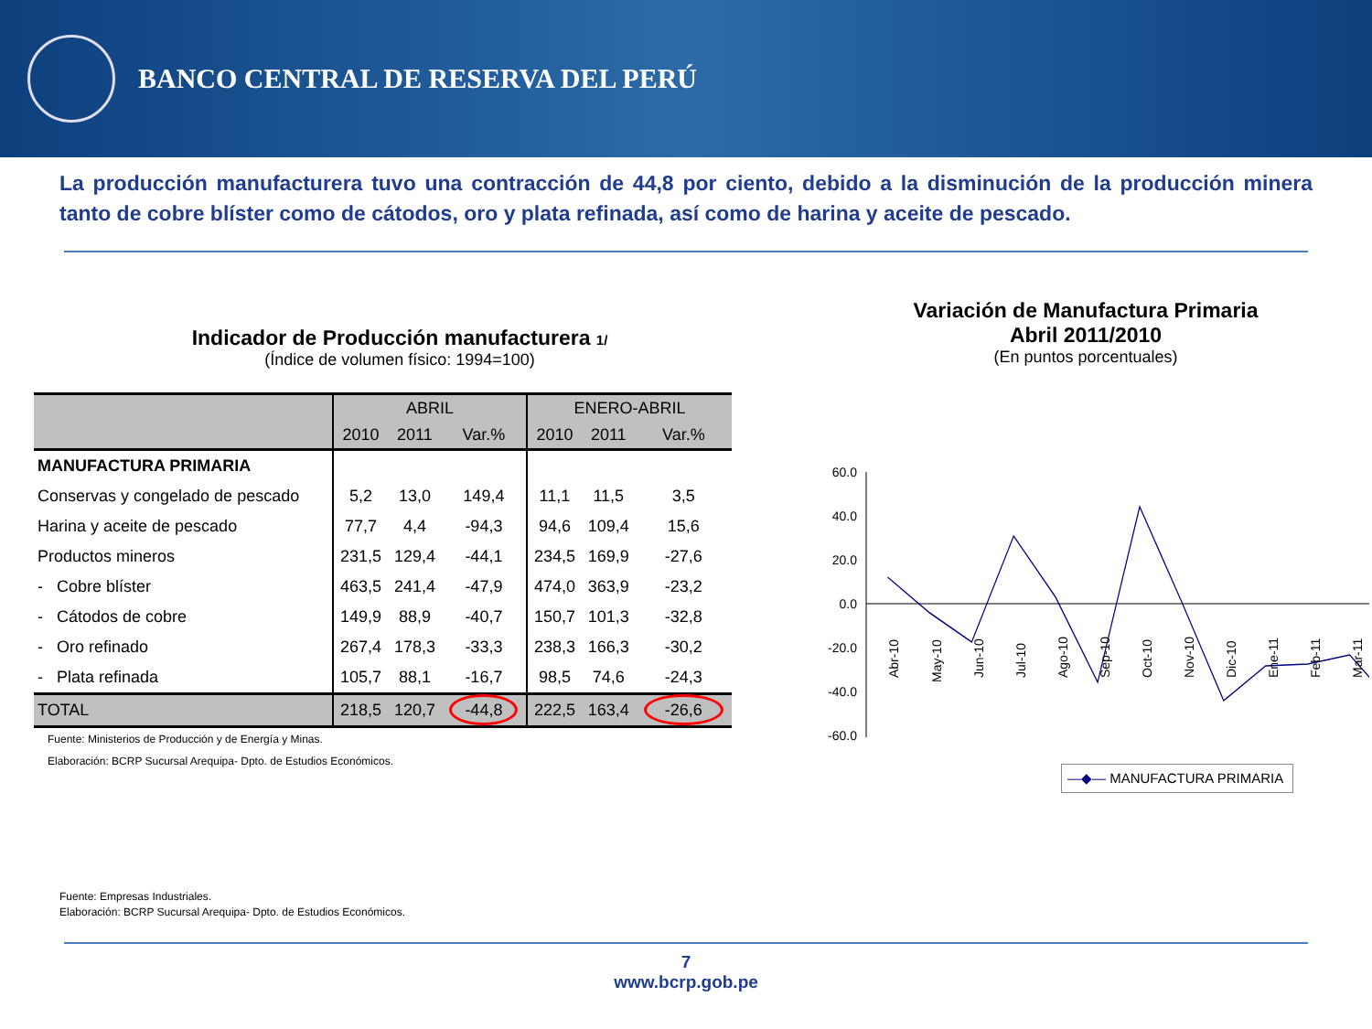BANCO CENTRAL DE RESERVA DEL PERÚ
La producción manufacturera tuvo una contracción de 44,8 por ciento, debido a la disminución de la producción minera tanto de cobre blíster como de cátodos, oro y plata refinada, así como de harina y aceite de pescado.
Indicador de Producción manufacturera 1/
(Índice de volumen físico: 1994=100)
| | ABRIL | | | ENERO-ABRIL | | |
| --- | --- | --- | --- | --- | --- | --- |
| | 2010 | 2011 | Var.% | 2010 | 2011 | Var.% |
| MANUFACTURA PRIMARIA | | | | | | |
| Conservas y congelado de pescado | 5,2 | 13,0 | 149,4 | 11,1 | 11,5 | 3,5 |
| Harina y aceite de pescado | 77,7 | 4,4 | -94,3 | 94,6 | 109,4 | 15,6 |
| Productos mineros | 231,5 | 129,4 | -44,1 | 234,5 | 169,9 | -27,6 |
| - Cobre blíster | 463,5 | 241,4 | -47,9 | 474,0 | 363,9 | -23,2 |
| - Cátodos de cobre | 149,9 | 88,9 | -40,7 | 150,7 | 101,3 | -32,8 |
| - Oro refinado | 267,4 | 178,3 | -33,3 | 238,3 | 166,3 | -30,2 |
| - Plata refinada | 105,7 | 88,1 | -16,7 | 98,5 | 74,6 | -24,3 |
| TOTAL | 218,5 | 120,7 | -44,8 | 222,5 | 163,4 | -26,6 |
Fuente: Ministerios de Producción y de Energía y Minas.
Elaboración: BCRP Sucursal Arequipa- Dpto. de Estudios Económicos.
Variación de Manufactura Primaria
Abril 2011/2010
(En puntos porcentuales)
60.0
40.0
20.0
0.0
-20.0
-40.0
-60.0
Abr-10
May-10
Jun-10
Jul-10
Ago-10
Sep-10
Oct-10
Nov-10
Dic-10
Ene-11
Feb-11
Mar-11
—◆— MANUFACTURA PRIMARIA
Fuente: Empresas Industriales.
Elaboración: BCRP Sucursal Arequipa- Dpto. de Estudios Económicos.
7
www.bcrp.gob.pe